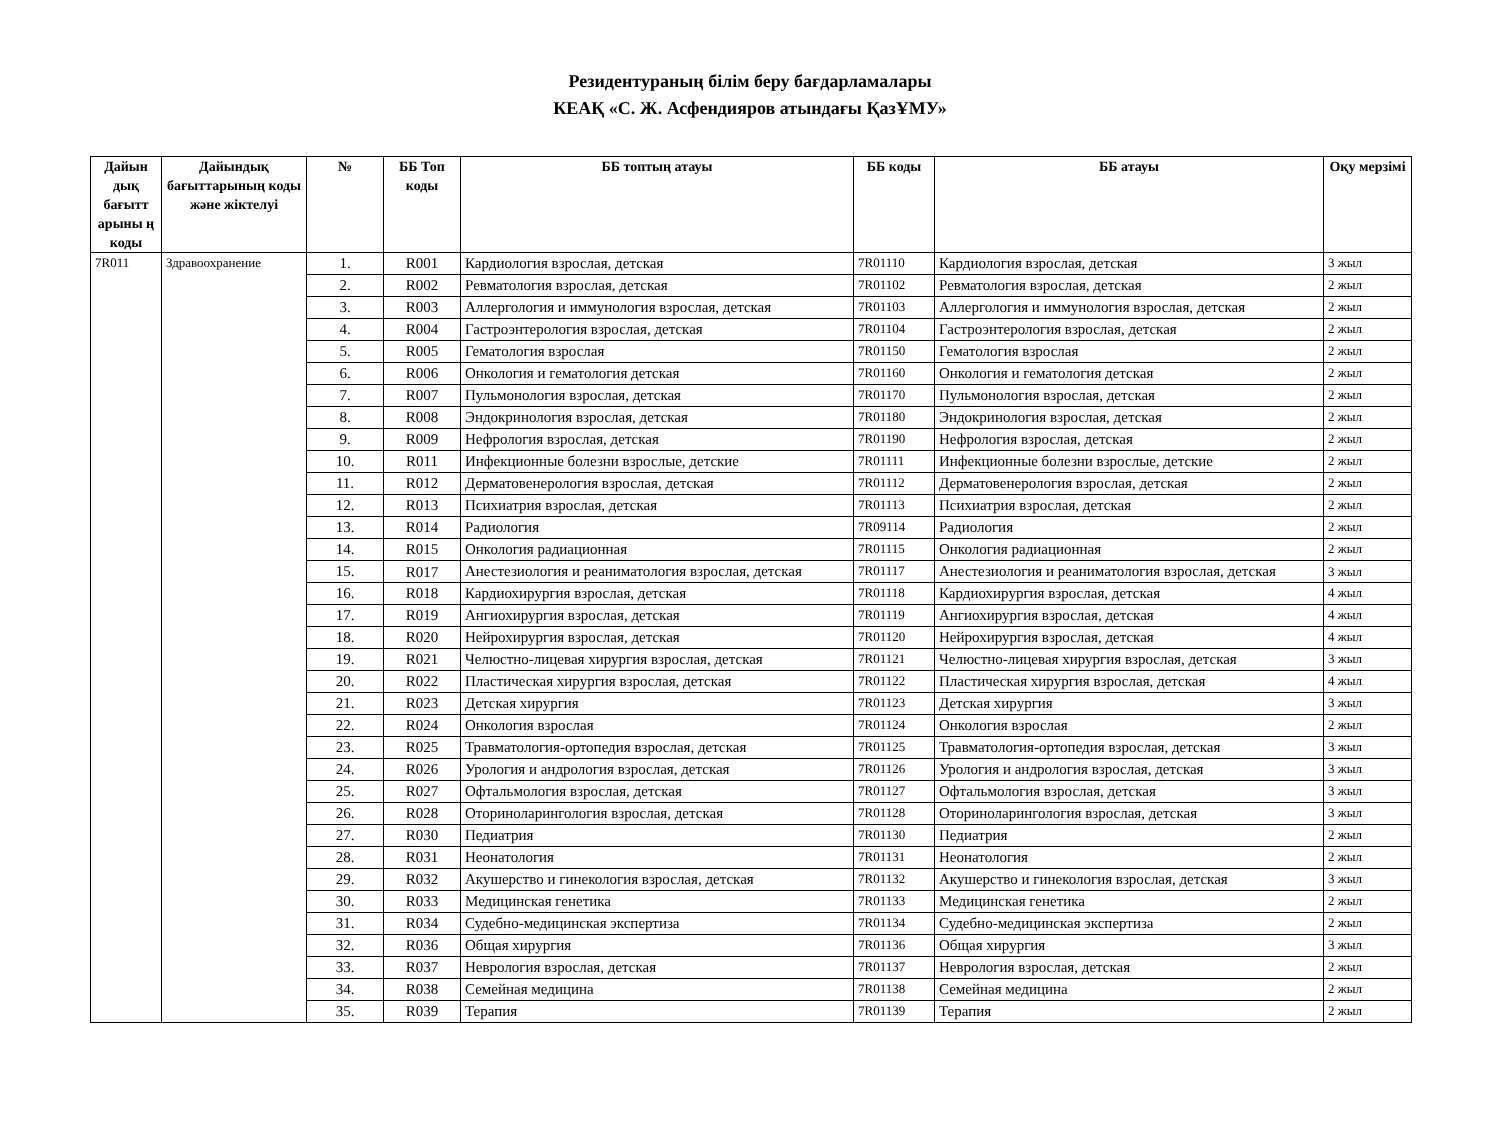Резидентураның білім беру бағдарламалары
КЕАҚ «С. Ж. Асфендияров атындағы ҚазҰМУ»
| Дайын дық бағытт арыны ң коды | Дайындық бағыттарының коды және жіктелуі | № | ББ Топ коды | ББ топтың атауы | ББ коды | ББ атауы | Оқу мерзімі |
| --- | --- | --- | --- | --- | --- | --- | --- |
| 7R011 | Здравоохранение | 1. | R001 | Кардиология взрослая, детская | 7R01110 | Кардиология взрослая, детская | 3 жыл |
| | | 2. | R002 | Ревматология взрослая, детская | 7R01102 | Ревматология взрослая, детская | 2 жыл |
| | | 3. | R003 | Аллергология и иммунология взрослая, детская | 7R01103 | Аллергология и иммунология взрослая, детская | 2 жыл |
| | | 4. | R004 | Гастроэнтерология взрослая, детская | 7R01104 | Гастроэнтерология взрослая, детская | 2 жыл |
| | | 5. | R005 | Гематология взрослая | 7R01150 | Гематология взрослая | 2 жыл |
| | | 6. | R006 | Онкология и гематология детская | 7R01160 | Онкология и гематология детская | 2 жыл |
| | | 7. | R007 | Пульмонология взрослая, детская | 7R01170 | Пульмонология взрослая, детская | 2 жыл |
| | | 8. | R008 | Эндокринология взрослая, детская | 7R01180 | Эндокринология взрослая, детская | 2 жыл |
| | | 9. | R009 | Нефрология взрослая, детская | 7R01190 | Нефрология взрослая, детская | 2 жыл |
| | | 10. | R011 | Инфекционные болезни взрослые, детские | 7R01111 | Инфекционные болезни взрослые, детские | 2 жыл |
| | | 11. | R012 | Дерматовенерология взрослая, детская | 7R01112 | Дерматовенерология взрослая, детская | 2 жыл |
| | | 12. | R013 | Психиатрия взрослая, детская | 7R01113 | Психиатрия взрослая, детская | 2 жыл |
| | | 13. | R014 | Радиология | 7R09114 | Радиология | 2 жыл |
| | | 14. | R015 | Онкология радиационная | 7R01115 | Онкология радиационная | 2 жыл |
| | | 15. | R017 | Анестезиология и реаниматология взрослая, детская | 7R01117 | Анестезиология и реаниматология взрослая, детская | 3 жыл |
| | | 16. | R018 | Кардиохирургия взрослая, детская | 7R01118 | Кардиохирургия взрослая, детская | 4 жыл |
| | | 17. | R019 | Ангиохирургия взрослая, детская | 7R01119 | Ангиохирургия взрослая, детская | 4 жыл |
| | | 18. | R020 | Нейрохирургия взрослая, детская | 7R01120 | Нейрохирургия взрослая, детская | 4 жыл |
| | | 19. | R021 | Челюстно-лицевая хирургия взрослая, детская | 7R01121 | Челюстно-лицевая хирургия взрослая, детская | 3 жыл |
| | | 20. | R022 | Пластическая хирургия взрослая, детская | 7R01122 | Пластическая хирургия взрослая, детская | 4 жыл |
| | | 21. | R023 | Детская хирургия | 7R01123 | Детская хирургия | 3 жыл |
| | | 22. | R024 | Онкология взрослая | 7R01124 | Онкология взрослая | 2 жыл |
| | | 23. | R025 | Травматология-ортопедия взрослая, детская | 7R01125 | Травматология-ортопедия взрослая, детская | 3 жыл |
| | | 24. | R026 | Урология и андрология взрослая, детская | 7R01126 | Урология и андрология взрослая, детская | 3 жыл |
| | | 25. | R027 | Офтальмология взрослая, детская | 7R01127 | Офтальмология взрослая, детская | 3 жыл |
| | | 26. | R028 | Оториноларингология взрослая, детская | 7R01128 | Оториноларингология взрослая, детская | 3 жыл |
| | | 27. | R030 | Педиатрия | 7R01130 | Педиатрия | 2 жыл |
| | | 28. | R031 | Неонатология | 7R01131 | Неонатология | 2 жыл |
| | | 29. | R032 | Акушерство и гинекология взрослая, детская | 7R01132 | Акушерство и гинекология взрослая, детская | 3 жыл |
| | | 30. | R033 | Медицинская генетика | 7R01133 | Медицинская генетика | 2 жыл |
| | | 31. | R034 | Судебно-медицинская экспертиза | 7R01134 | Судебно-медицинская экспертиза | 2 жыл |
| | | 32. | R036 | Общая хирургия | 7R01136 | Общая хирургия | 3 жыл |
| | | 33. | R037 | Неврология взрослая, детская | 7R01137 | Неврология взрослая, детская | 2 жыл |
| | | 34. | R038 | Семейная медицина | 7R01138 | Семейная медицина | 2 жыл |
| | | 35. | R039 | Терапия | 7R01139 | Терапия | 2 жыл |